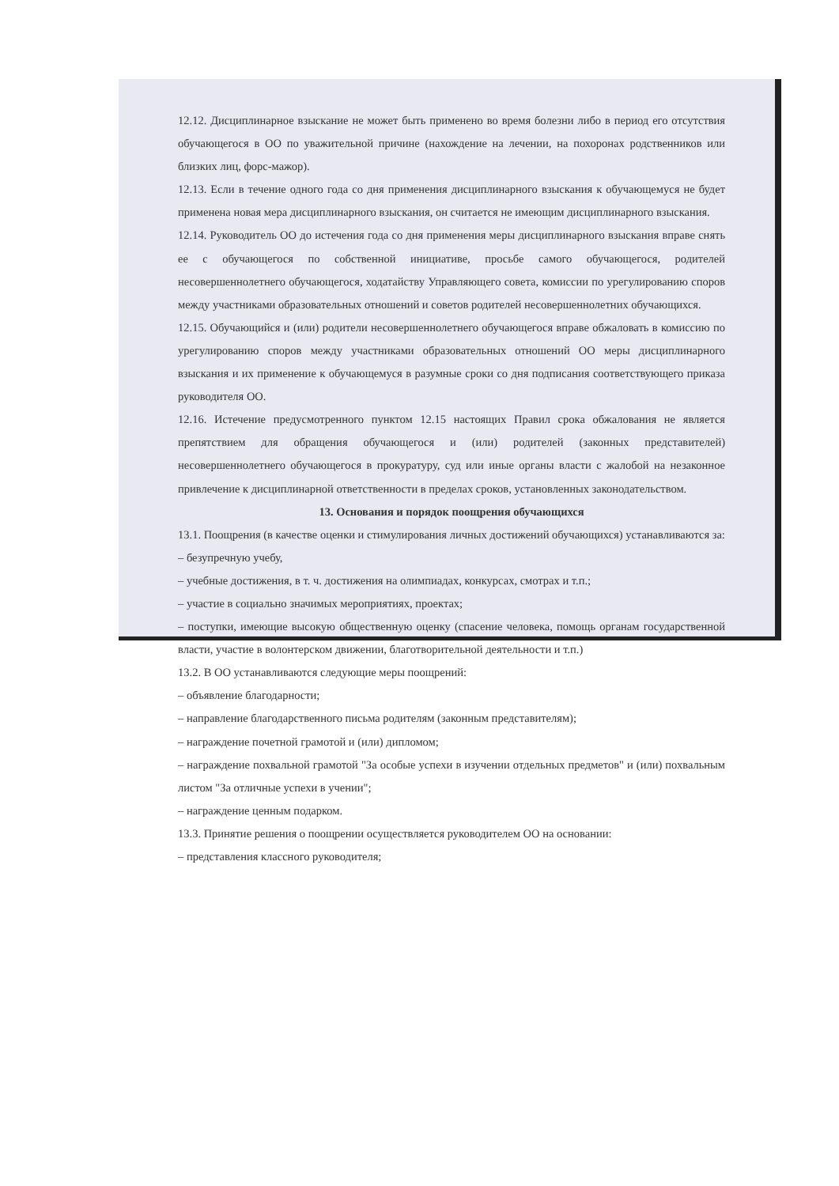12.12. Дисциплинарное взыскание не может быть применено во время болезни либо в период его отсутствия обучающегося в ОО по уважительной причине (нахождение на лечении, на похоронах родственников или близких лиц, форс-мажор).
12.13. Если в течение одного года со дня применения дисциплинарного взыскания к обучающемуся не будет применена новая мера дисциплинарного взыскания, он считается не имеющим дисциплинарного взыскания.
12.14. Руководитель ОО до истечения года со дня применения меры дисциплинарного взыскания вправе снять ее с обучающегося по собственной инициативе, просьбе самого обучающегося, родителей несовершеннолетнего обучающегося, ходатайству Управляющего совета, комиссии по урегулированию споров между участниками образовательных отношений и советов родителей несовершеннолетних обучающихся.
12.15. Обучающийся и (или) родители несовершеннолетнего обучающегося вправе обжаловать в комиссию по урегулированию споров между участниками образовательных отношений ОО меры дисциплинарного взыскания и их применение к обучающемуся в разумные сроки со дня подписания соответствующего приказа руководителя ОО.
12.16. Истечение предусмотренного пунктом 12.15 настоящих Правил срока обжалования не является препятствием для обращения обучающегося и (или) родителей (законных представителей) несовершеннолетнего обучающегося в прокуратуру, суд или иные органы власти с жалобой на незаконное привлечение к дисциплинарной ответственности в пределах сроков, установленных законодательством.
13. Основания и порядок поощрения обучающихся
13.1. Поощрения (в качестве оценки и стимулирования личных достижений обучающихся) устанавливаются за:
– безупречную учебу,
– учебные достижения, в т. ч. достижения на олимпиадах, конкурсах, смотрах и т.п.;
– участие в социально значимых мероприятиях, проектах;
– поступки, имеющие высокую общественную оценку (спасение человека, помощь органам государственной власти, участие в волонтерском движении, благотворительной деятельности и т.п.)
13.2. В ОО устанавливаются следующие меры поощрений:
– объявление благодарности;
– направление благодарственного письма родителям (законным представителям);
– награждение почетной грамотой и (или) дипломом;
– награждение похвальной грамотой "За особые успехи в изучении отдельных предметов" и (или) похвальным листом "За отличные успехи в учении";
– награждение ценным подарком.
13.3. Принятие решения о поощрении осуществляется руководителем ОО на основании:
– представления классного руководителя;